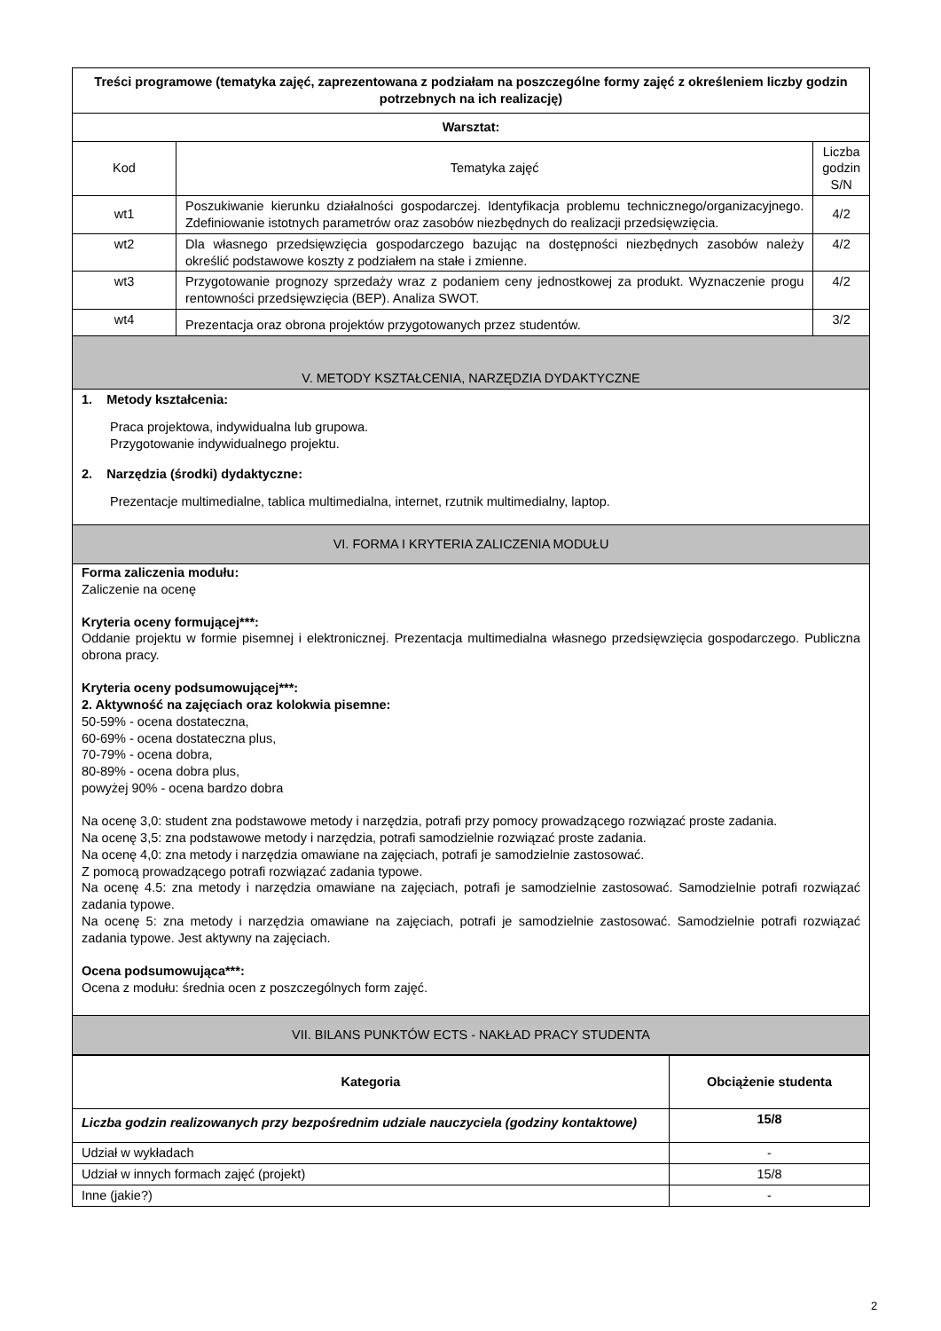| Treści programowe (tematyka zajęć, zaprezentowana z podziałam na poszczególne formy zajęć z określeniem liczby godzin potrzebnych na ich realizację) | | |
| --- | --- | --- |
| Warsztat: | | |
| Kod | Tematyka zajęć | Liczba godzin S/N |
| wt1 | Poszukiwanie kierunku działalności gospodarczej. Identyfikacja problemu technicznego/organizacyjnego. Zdefiniowanie istotnych parametrów oraz zasobów niezbędnych do realizacji przedsięwzięcia. | 4/2 |
| wt2 | Dla własnego przedsięwzięcia gospodarczego bazując na dostępności niezbędnych zasobów należy określić podstawowe koszty z podziałem na stałe i zmienne. | 4/2 |
| wt3 | Przygotowanie prognozy sprzedaży wraz z podaniem ceny jednostkowej za produkt. Wyznaczenie progu rentowności przedsięwzięcia (BEP). Analiza SWOT. | 4/2 |
| wt4 | Prezentacja oraz obrona projektów przygotowanych przez studentów. | 3/2 |
| V. METODY KSZTAŁCENIA, NARZĘDZIA DYDAKTYCZNE | | |
| 1. Metody kształcenia: Praca projektowa, indywidualna lub grupowa. Przygotowanie indywidualnego projektu. 2. Narzędzia (środki) dydaktyczne: Prezentacje multimedialne, tablica multimedialna, internet, rzutnik multimedialny, laptop. | | |
| VI. FORMA I KRYTERIA ZALICZENIA MODUŁU | | |
| Forma zaliczenia modułu: Zaliczenie na ocenę Kryteria oceny formującej***: Oddanie projektu w formie pisemnej i elektronicznej. Prezentacja multimedialna własnego przedsięwzięcia gospodarczego. Publiczna obrona pracy. Kryteria oceny podsumowującej***: 2. Aktywność na zajęciach oraz kolokwia pisemne: 50-59% - ocena dostateczna, 60-69% - ocena dostateczna plus, 70-79% - ocena dobra, 80-89% - ocena dobra plus, powyżej 90% - ocena bardzo dobra Na ocenę 3,0: student zna podstawowe metody i narzędzia, potrafi przy pomocy prowadzącego rozwiązać proste zadania. Na ocenę 3,5: zna podstawowe metody i narzędzia, potrafi samodzielnie rozwiązać proste zadania. Na ocenę 4,0: zna metody i narzędzia omawiane na zajęciach, potrafi je samodzielnie zastosować. Z pomocą prowadzącego potrafi rozwiązać zadania typowe. Na ocenę 4.5: zna metody i narzędzia omawiane na zajęciach, potrafi je samodzielnie zastosować. Samodzielnie potrafi rozwiązać zadania typowe. Na ocenę 5: zna metody i narzędzia omawiane na zajęciach, potrafi je samodzielnie zastosować. Samodzielnie potrafi rozwiązać zadania typowe. Jest aktywny na zajęciach. Ocena podsumowująca***: Ocena z modułu: średnia ocen z poszczególnych form zajęć. | | |
| VII. BILANS PUNKTÓW ECTS - NAKŁAD PRACY STUDENTA | | |
| Kategoria | Obciążenie studenta |
| --- | --- |
| Liczba godzin realizowanych przy bezpośrednim udziale nauczyciela (godziny kontaktowe) | 15/8 |
| Udział w wykładach | - |
| Udział w innych formach zajęć (projekt) | 15/8 |
| Inne (jakie?) | - |
2